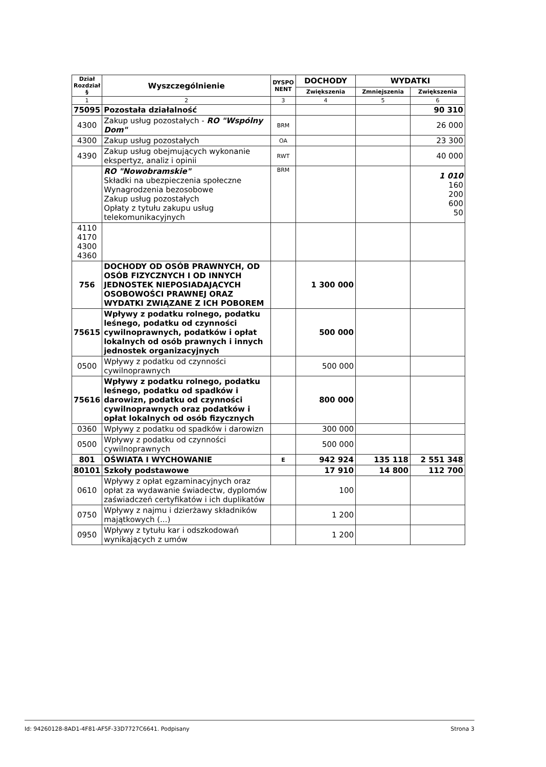| Dział Rozdział § | Wyszczególnienie | DYSPO NENT | DOCHODY | WYDATKI | |
| --- | --- | --- | --- | --- | --- |
| | | | Zwiększenia | Zmniejszenia | Zwiększenia |
| 1 | 2 | 3 | 4 | 5 | 6 |
| 75095 | Pozostała działalność | | | | 90 310 |
| 4300 | Zakup usług pozostałych - RO "Wspólny Dom" | BRM | | | 26 000 |
| 4300 | Zakup usług pozostałych | OA | | | 23 300 |
| 4390 | Zakup usług obejmujących wykonanie ekspertyz, analiz i opinii | RWT | | | 40 000 |
| | RO "Nowobramskie" Składki na ubezpieczenia społeczne Wynagrodzenia bezosobowe Zakup usług pozostałych Opłaty z tytułu zakupu usług telekomunikacyjnych | BRM | | | 1 010 160 200 600 50 |
| 4110 4170 4300 4360 | | | | | |
| 756 | DOCHODY OD OSÓB PRAWNYCH, OD OSÓB FIZYCZNYCH I OD INNYCH JEDNOSTEK NIEPOSIADAJĄCYCH OSOBOWOŚCI PRAWNEJ ORAZ WYDATKI ZWIĄZANE Z ICH POBOREM | | 1 300 000 | | |
| 75615 | Wpływy z podatku rolnego, podatku leśnego, podatku od czynności cywilnoprawnych, podatków i opłat lokalnych od osób prawnych i innych jednostek organizacyjnych | | 500 000 | | |
| 0500 | Wpływy z podatku od czynności cywilnoprawnych | | 500 000 | | |
| 75616 | Wpływy z podatku rolnego, podatku leśnego, podatku od spadków i darowizn, podatku od czynności cywilnoprawnych oraz podatków i opłat lokalnych od osób fizycznych | | 800 000 | | |
| 0360 | Wpływy z podatku od spadków i darowizn | | 300 000 | | |
| 0500 | Wpływy z podatku od czynności cywilnoprawnych | | 500 000 | | |
| 801 | OŚWIATA I WYCHOWANIE | E | 942 924 | 135 118 | 2 551 348 |
| 80101 | Szkoły podstawowe | | 17 910 | 14 800 | 112 700 |
| 0610 | Wpływy z opłat egzaminacyjnych oraz opłat za wydawanie świadectw, dyplomów zaświadczeń certyfikatów i ich duplikatów | | 100 | | |
| 0750 | Wpływy z najmu i dzierżawy składników majątkowych (...) | | 1 200 | | |
| 0950 | Wpływy z tytułu kar i odszkodowań wynikających z umów | | 1 200 | | |
Id: 94260128-8AD1-4F81-AF5F-33D7727C6641. Podpisany Strona 3